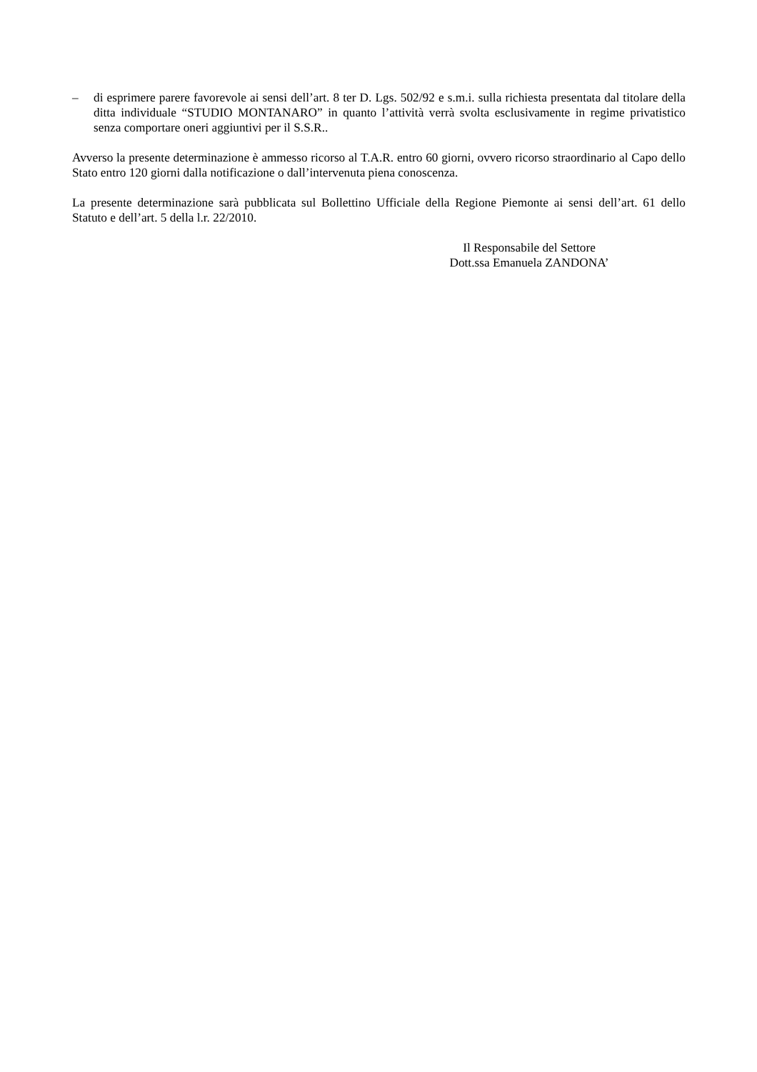– di esprimere parere favorevole ai sensi dell’art. 8 ter D. Lgs. 502/92 e s.m.i. sulla richiesta presentata dal titolare della ditta individuale “STUDIO MONTANARO” in quanto l’attività verrà svolta esclusivamente in regime privatistico senza comportare oneri aggiuntivi per il S.S.R..
Avverso la presente determinazione è ammesso ricorso al T.A.R. entro 60 giorni, ovvero ricorso straordinario al Capo dello Stato entro 120 giorni dalla notificazione o dall’intervenuta piena conoscenza.
La presente determinazione sarà pubblicata sul Bollettino Ufficiale della Regione Piemonte ai sensi dell’art. 61 dello Statuto e dell’art. 5 della l.r. 22/2010.
Il Responsabile del Settore
Dott.ssa Emanuela ZANDONA’